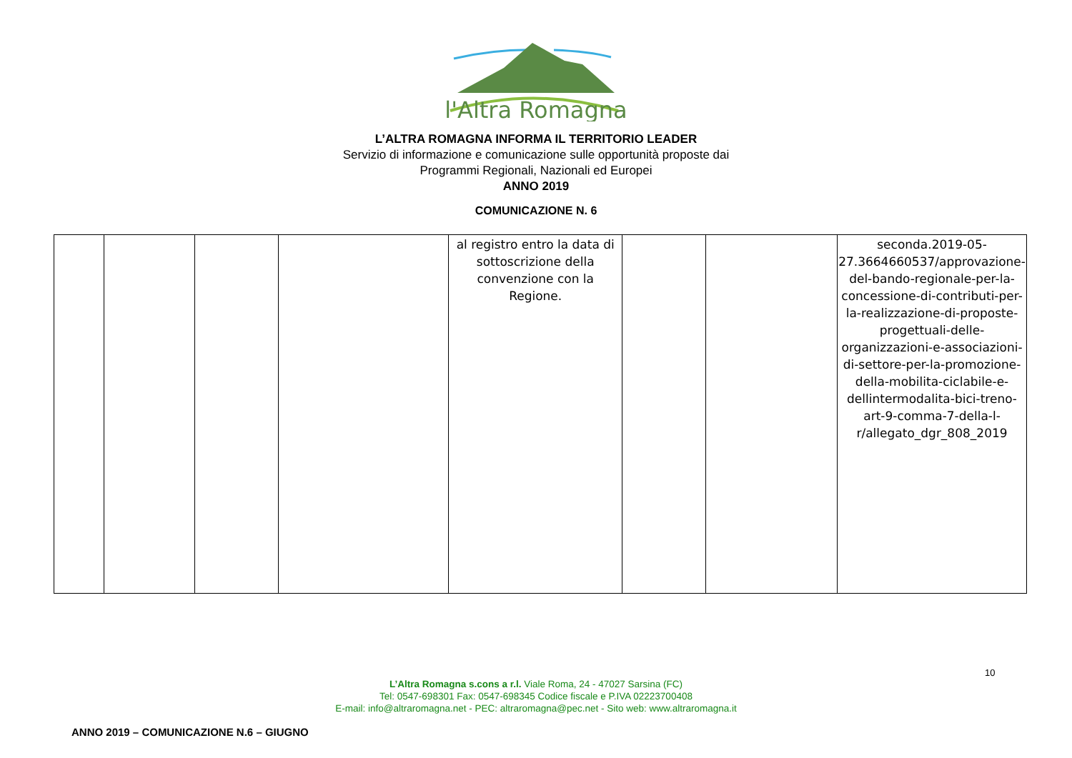l'Altra Romagna
L’ALTRA ROMAGNA INFORMA IL TERRITORIO LEADER
Servizio di informazione e comunicazione sulle opportunità proposte dai
Programmi Regionali, Nazionali ed Europei
ANNO 2019
COMUNICAZIONE N. 6
| | | | | al registro entro la data di sottoscrizione della convenzione con la Regione. | | | seconda.2019-05-27.3664660537/approvazione-del-bando-regionale-per-la-concessione-di-contributi-per-la-realizzazione-di-proposte-progettuali-delle-organizzazioni-e-associazioni-di-settore-per-la-promozione-della-mobilita-ciclabile-e-dellintermodalita-bici-treno-art-9-comma-7-della-l-r/allegato_dgr_808_2019 |
10
L’Altra Romagna s.cons a r.l. Viale Roma, 24 - 47027 Sarsina (FC)
Tel: 0547-698301 Fax: 0547-698345 Codice fiscale e P.IVA 02223700408
E-mail: info@altraromagna.net - PEC: altraromagna@pec.net - Sito web: www.altraromagna.it
ANNO 2019 – COMUNICAZIONE N.6 – GIUGNO